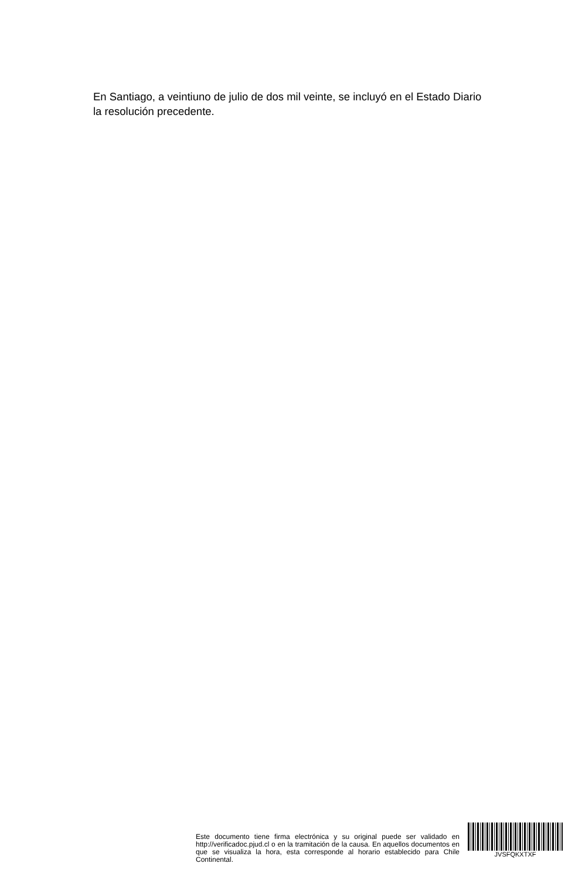En Santiago, a veintiuno de julio de dos mil veinte, se incluyó en el Estado Diario la resolución precedente.
Este documento tiene firma electrónica y su original puede ser validado en http://verificadoc.pjud.cl o en la tramitación de la causa. En aquellos documentos en que se visualiza la hora, esta corresponde al horario establecido para Chile Continental.
JVSFQKXTXF